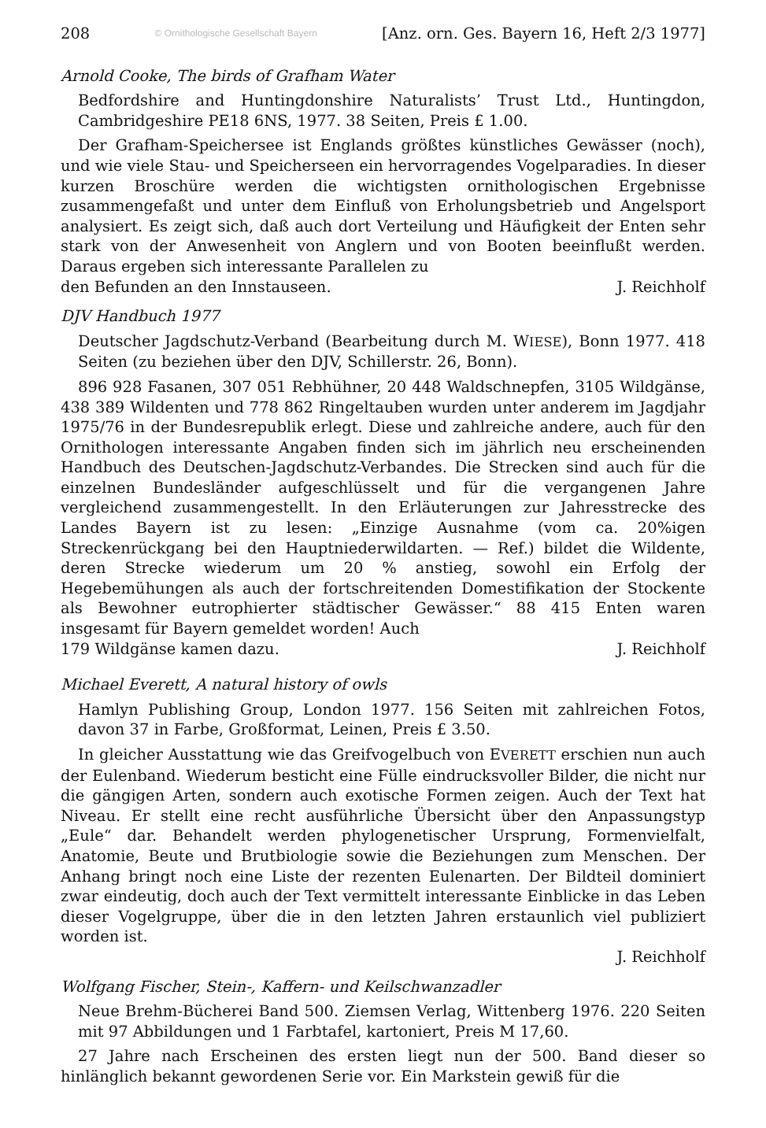208 © Ornithologische Gesellschaft Bayern [Anz. orn. Ges. Bayern 16, Heft 2/3 1977]
Arnold Cooke, The birds of Grafham Water
Bedfordshire and Huntingdonshire Naturalists’ Trust Ltd., Huntingdon, Cambridgeshire PE18 6NS, 1977. 38 Seiten, Preis £ 1.00.
Der Grafham-Speichersee ist Englands größtes künstliches Gewässer (noch), und wie viele Stau- und Speicherseen ein hervorragendes Vogelparadies. In dieser kurzen Broschüre werden die wichtigsten ornithologischen Ergebnisse zusammengefaßt und unter dem Einfluß von Erholungsbetrieb und Angelsport analysiert. Es zeigt sich, daß auch dort Verteilung und Häufigkeit der Enten sehr stark von der Anwesenheit von Anglern und von Booten beeinflußt werden. Daraus ergeben sich interessante Parallelen zu
den Befunden an den Innstauseen. J. Reichholf
DJV Handbuch 1977
Deutscher Jagdschutz-Verband (Bearbeitung durch M. WIESE), Bonn 1977. 418 Seiten (zu beziehen über den DJV, Schillerstr. 26, Bonn).
896 928 Fasanen, 307 051 Rebhühner, 20 448 Waldschnepfen, 3105 Wildgänse, 438 389 Wildenten und 778 862 Ringeltauben wurden unter anderem im Jagdjahr 1975/76 in der Bundesrepublik erlegt. Diese und zahlreiche andere, auch für den Ornithologen interessante Angaben finden sich im jährlich neu erscheinenden Handbuch des Deutschen-Jagdschutz-Verbandes. Die Strecken sind auch für die einzelnen Bundesländer aufgeschlüsselt und für die vergangenen Jahre vergleichend zusammengestellt. In den Erläuterungen zur Jahresstrecke des Landes Bayern ist zu lesen: „Einzige Ausnahme (vom ca. 20%igen Streckenrückgang bei den Hauptniederwildarten. — Ref.) bildet die Wildente, deren Strecke wiederum um 20 % anstieg, sowohl ein Erfolg der Hegebemühungen als auch der fortschreitenden Domestifikation der Stockente als Bewohner eutrophierter städtischer Gewässer.“ 88 415 Enten waren insgesamt für Bayern gemeldet worden! Auch
179 Wildgänse kamen dazu. J. Reichholf
Michael Everett, A natural history of owls
Hamlyn Publishing Group, London 1977. 156 Seiten mit zahlreichen Fotos, davon 37 in Farbe, Großformat, Leinen, Preis £ 3.50.
In gleicher Ausstattung wie das Greifvogelbuch von EVERETT erschien nun auch der Eulenband. Wiederum besticht eine Fülle eindrucksvoller Bilder, die nicht nur die gängigen Arten, sondern auch exotische Formen zeigen. Auch der Text hat Niveau. Er stellt eine recht ausführliche Übersicht über den Anpassungstyp „Eule“ dar. Behandelt werden phylogenetischer Ursprung, Formenvielfalt, Anatomie, Beute und Brutbiologie sowie die Beziehungen zum Menschen. Der Anhang bringt noch eine Liste der rezenten Eulenarten. Der Bildteil dominiert zwar eindeutig, doch auch der Text vermittelt interessante Einblicke in das Leben dieser Vogelgruppe, über die in den letzten Jahren erstaunlich viel publiziert worden ist.
J. Reichholf
Wolfgang Fischer, Stein-, Kaffern- und Keilschwanzadler
Neue Brehm-Bücherei Band 500. Ziemsen Verlag, Wittenberg 1976. 220 Seiten mit 97 Abbildungen und 1 Farbtafel, kartoniert, Preis M 17,60.
27 Jahre nach Erscheinen des ersten liegt nun der 500. Band dieser so hinlänglich bekannt gewordenen Serie vor. Ein Markstein gewiß für die